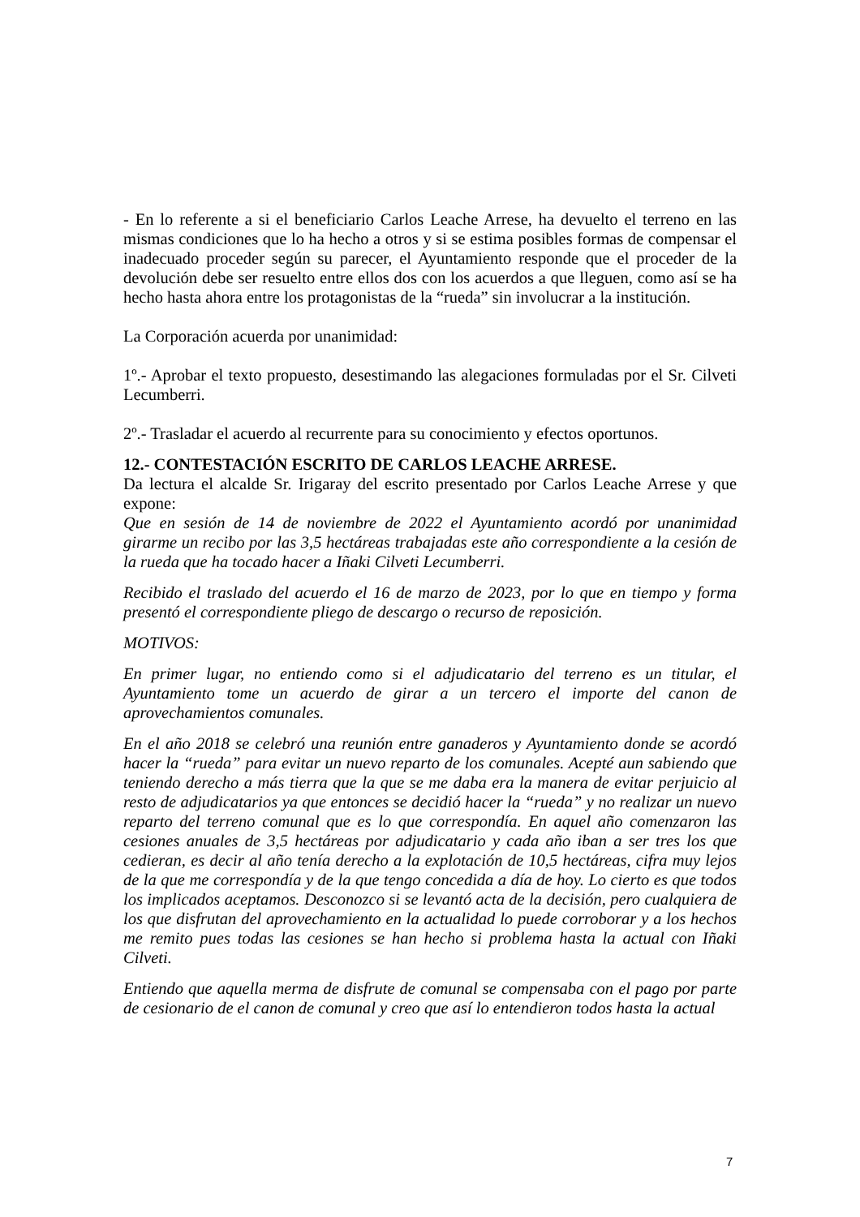- En lo referente a si el beneficiario Carlos Leache Arrese, ha devuelto el terreno en las mismas condiciones que lo ha hecho a otros y si se estima posibles formas de compensar el inadecuado proceder según su parecer, el Ayuntamiento responde que el proceder de la devolución debe ser resuelto entre ellos dos con los acuerdos a que lleguen, como así se ha hecho hasta ahora entre los protagonistas de la “rueda” sin involucrar a la institución.
La Corporación acuerda por unanimidad:
1º.- Aprobar el texto propuesto, desestimando las alegaciones formuladas por el Sr. Cilveti Lecumberri.
2º.- Trasladar el acuerdo al recurrente para su conocimiento y efectos oportunos.
12.- CONTESTACIÓN ESCRITO DE CARLOS LEACHE ARRESE.
Da lectura el alcalde Sr. Irigaray del escrito presentado por Carlos Leache Arrese y que expone:
Que en sesión de 14 de noviembre de 2022 el Ayuntamiento acordó por unanimidad girarme un recibo por las 3,5 hectáreas trabajadas este año correspondiente a la cesión de la rueda que ha tocado hacer a Iñaki Cilveti Lecumberri.
Recibido el traslado del acuerdo el 16 de marzo de 2023, por lo que en tiempo y forma presentó el correspondiente pliego de descargo o recurso de reposición.
MOTIVOS:
En primer lugar, no entiendo como si el adjudicatario del terreno es un titular, el Ayuntamiento tome un acuerdo de girar a un tercero el importe del canon de aprovechamientos comunales.
En el año 2018 se celebró una reunión entre ganaderos y Ayuntamiento donde se acordó hacer la “rueda” para evitar un nuevo reparto de los comunales. Acepté aun sabiendo que teniendo derecho a más tierra que la que se me daba era la manera de evitar perjuicio al resto de adjudicatarios ya que entonces se decidió hacer la “rueda” y no realizar un nuevo reparto del terreno comunal que es lo que correspondía. En aquel año comenzaron las cesiones anuales de 3,5 hectáreas por adjudicatario y cada año iban a ser tres los que cedieran, es decir al año tenía derecho a la explotación de 10,5 hectáreas, cifra muy lejos de la que me correspondía y de la que tengo concedida a día de hoy. Lo cierto es que todos los implicados aceptamos. Desconozco si se levantó acta de la decisión, pero cualquiera de los que disfrutan del aprovechamiento en la actualidad lo puede corroborar y a los hechos me remito pues todas las cesiones se han hecho si problema hasta la actual con Iñaki Cilveti.
Entiendo que aquella merma de disfrute de comunal se compensaba con el pago por parte de cesionario de el canon de comunal y creo que así lo entendieron todos hasta la actual
7